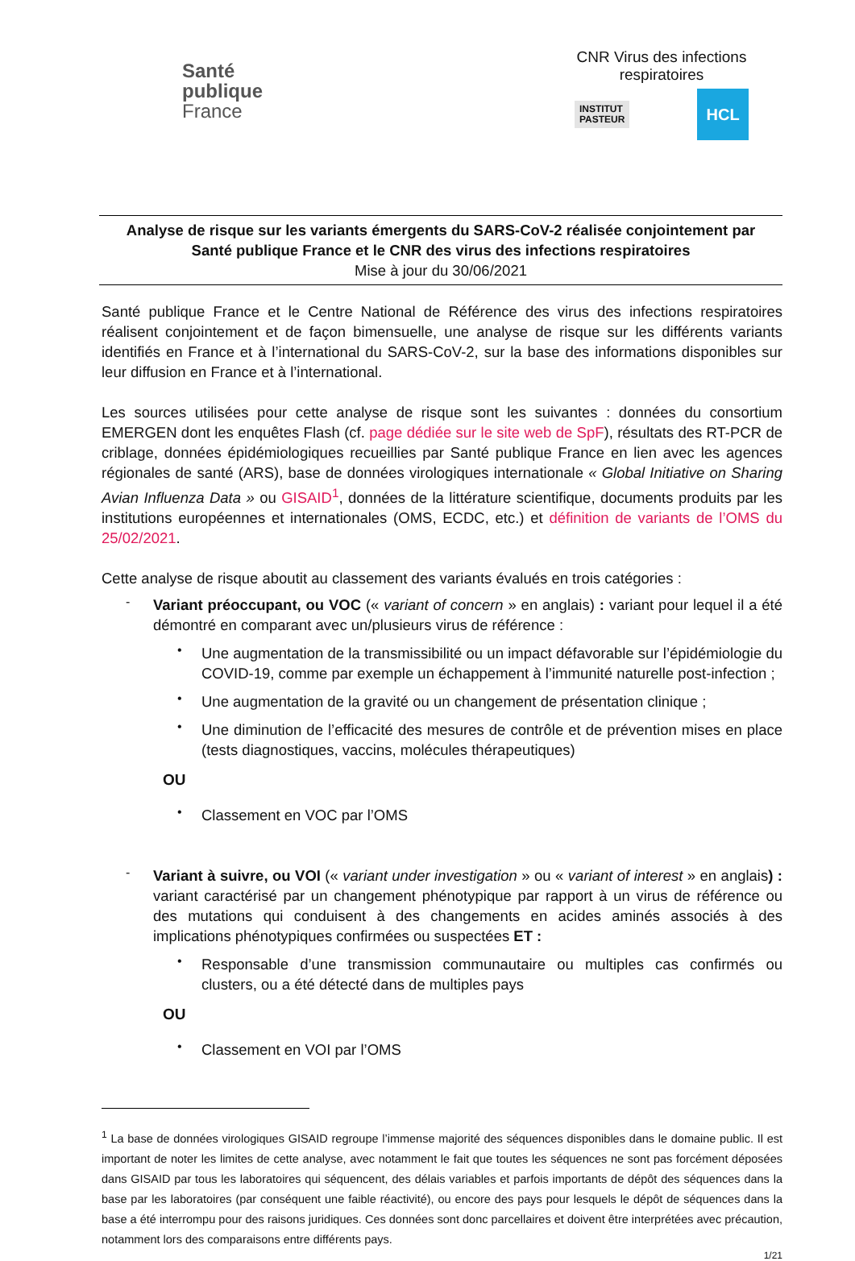Santé
publique
France
CNR Virus des infections respiratoires
INSTITUT
PASTEUR
HCL
Analyse de risque sur les variants émergents du SARS-CoV-2 réalisée conjointement par
Santé publique France et le CNR des virus des infections respiratoires
Mise à jour du 30/06/2021
Santé publique France et le Centre National de Référence des virus des infections respiratoires réalisent conjointement et de façon bimensuelle, une analyse de risque sur les différents variants identifiés en France et à l’international du SARS-CoV-2, sur la base des informations disponibles sur leur diffusion en France et à l’international.
Les sources utilisées pour cette analyse de risque sont les suivantes : données du consortium EMERGEN dont les enquêtes Flash (cf. page dédiée sur le site web de SpF), résultats des RT-PCR de criblage, données épidémiologiques recueillies par Santé publique France en lien avec les agences régionales de santé (ARS), base de données virologiques internationale « Global Initiative on Sharing Avian Influenza Data » ou GISAID<sup>1</sup>, données de la littérature scientifique, documents produits par les institutions européennes et internationales (OMS, ECDC, etc.) et définition de variants de l’OMS du 25/02/2021.
Cette analyse de risque aboutit au classement des variants évalués en trois catégories :
-
Variant préoccupant, ou VOC (« variant of concern » en anglais) : variant pour lequel il a été démontré en comparant avec un/plusieurs virus de référence :
•
Une augmentation de la transmissibilité ou un impact défavorable sur l’épidémiologie du COVID-19, comme par exemple un échappement à l’immunité naturelle post-infection ;
•
Une augmentation de la gravité ou un changement de présentation clinique ;
•
Une diminution de l’efficacité des mesures de contrôle et de prévention mises en place (tests diagnostiques, vaccins, molécules thérapeutiques)
OU
•
Classement en VOC par l’OMS
-
Variant à suivre, ou VOI (« variant under investigation » ou « variant of interest » en anglais) : variant caractérisé par un changement phénotypique par rapport à un virus de référence ou des mutations qui conduisent à des changements en acides aminés associés à des implications phénotypiques confirmées ou suspectées ET :
•
Responsable d’une transmission communautaire ou multiples cas confirmés ou clusters, ou a été détecté dans de multiples pays
OU
•
Classement en VOI par l’OMS
<sup>1</sup> La base de données virologiques GISAID regroupe l’immense majorité des séquences disponibles dans le domaine public. Il est important de noter les limites de cette analyse, avec notamment le fait que toutes les séquences ne sont pas forcément déposées dans GISAID par tous les laboratoires qui séquencent, des délais variables et parfois importants de dépôt des séquences dans la base par les laboratoires (par conséquent une faible réactivité), ou encore des pays pour lesquels le dépôt de séquences dans la base a été interrompu pour des raisons juridiques. Ces données sont donc parcellaires et doivent être interprétées avec précaution, notamment lors des comparaisons entre différents pays.
1/21